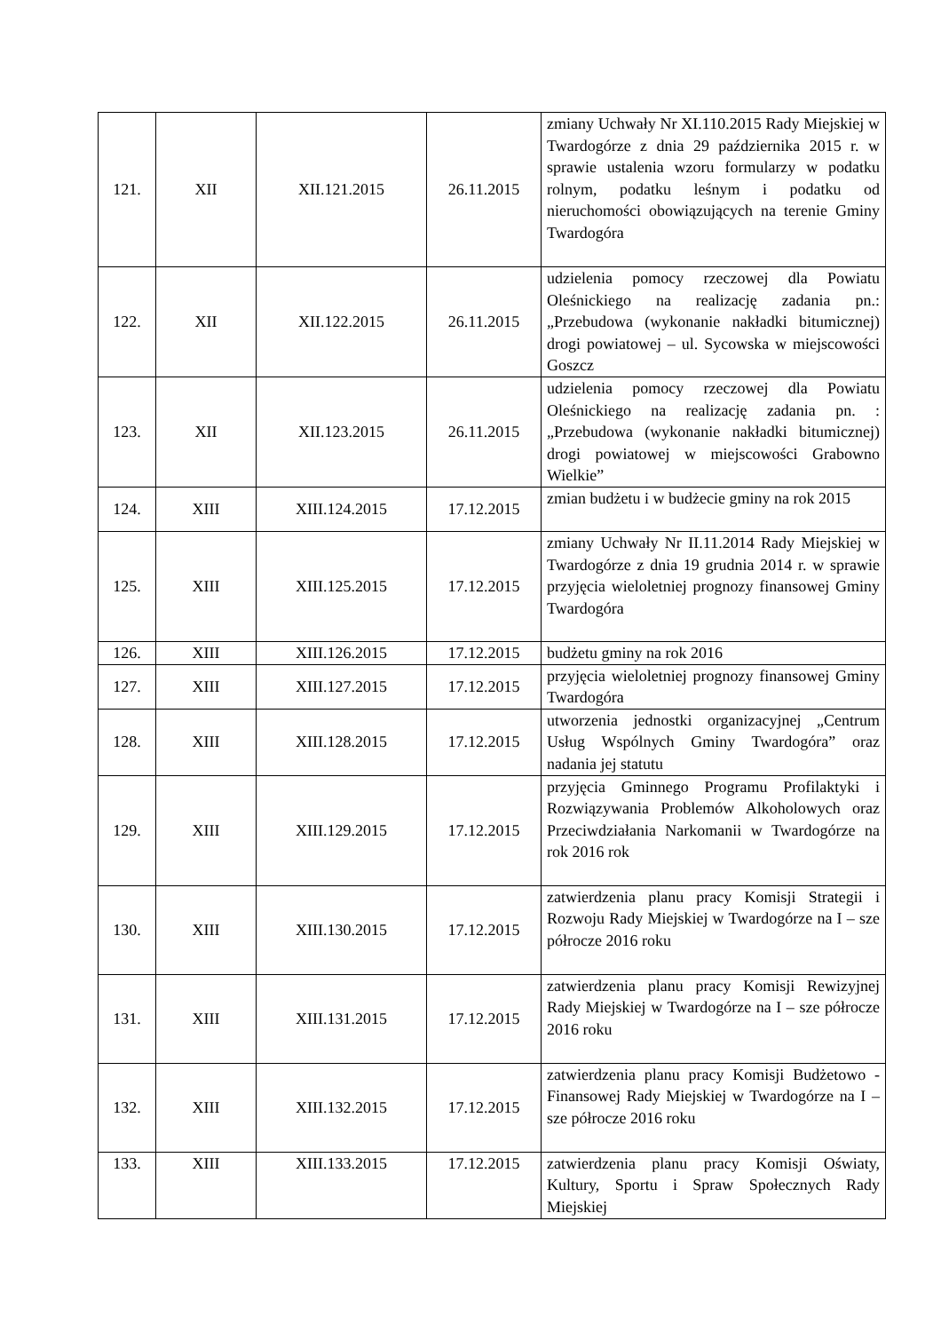| 121. | XII | XII.121.2015 | 26.11.2015 | zmiany Uchwały Nr XI.110.2015 Rady Miejskiej w Twardogórze z dnia 29 października 2015 r. w sprawie ustalenia wzoru formularzy w podatku rolnym, podatku leśnym i podatku od nieruchomości obowiązujących na terenie Gminy Twardogóra |
| 122. | XII | XII.122.2015 | 26.11.2015 | udzielenia pomocy rzeczowej dla Powiatu Oleśnickiego na realizację zadania pn.: „Przebudowa (wykonanie nakładki bitumicznej) drogi powiatowej – ul. Sycowska w miejscowości Goszcz |
| 123. | XII | XII.123.2015 | 26.11.2015 | udzielenia pomocy rzeczowej dla Powiatu Oleśnickiego na realizację zadania pn. : „Przebudowa (wykonanie nakładki bitumicznej) drogi powiatowej w miejscowości Grabowno Wielkie” |
| 124. | XIII | XIII.124.2015 | 17.12.2015 | zmian budżetu i w budżecie gminy na rok 2015 |
| 125. | XIII | XIII.125.2015 | 17.12.2015 | zmiany Uchwały Nr II.11.2014 Rady Miejskiej w Twardogórze z dnia 19 grudnia 2014 r. w sprawie przyjęcia wieloletniej prognozy finansowej Gminy Twardogóra |
| 126. | XIII | XIII.126.2015 | 17.12.2015 | budżetu gminy na rok 2016 |
| 127. | XIII | XIII.127.2015 | 17.12.2015 | przyjęcia wieloletniej prognozy finansowej Gminy Twardogóra |
| 128. | XIII | XIII.128.2015 | 17.12.2015 | utworzenia jednostki organizacyjnej „Centrum Usług Wspólnych Gminy Twardogóra” oraz nadania jej statutu |
| 129. | XIII | XIII.129.2015 | 17.12.2015 | przyjęcia Gminnego Programu Profilaktyki i Rozwiązywania Problemów Alkoholowych oraz Przeciwdziałania Narkomanii w Twardogórze na rok 2016 rok |
| 130. | XIII | XIII.130.2015 | 17.12.2015 | zatwierdzenia planu pracy Komisji Strategii i Rozwoju Rady Miejskiej w Twardogórze na I – sze półrocze 2016 roku |
| 131. | XIII | XIII.131.2015 | 17.12.2015 | zatwierdzenia planu pracy Komisji Rewizyjnej Rady Miejskiej w Twardogórze na I – sze półrocze 2016 roku |
| 132. | XIII | XIII.132.2015 | 17.12.2015 | zatwierdzenia planu pracy Komisji Budżetowo - Finansowej Rady Miejskiej w Twardogórze na I – sze półrocze 2016 roku |
| 133. | XIII | XIII.133.2015 | 17.12.2015 | zatwierdzenia planu pracy Komisji Oświaty, Kultury, Sportu i Spraw Społecznych Rady Miejskiej |